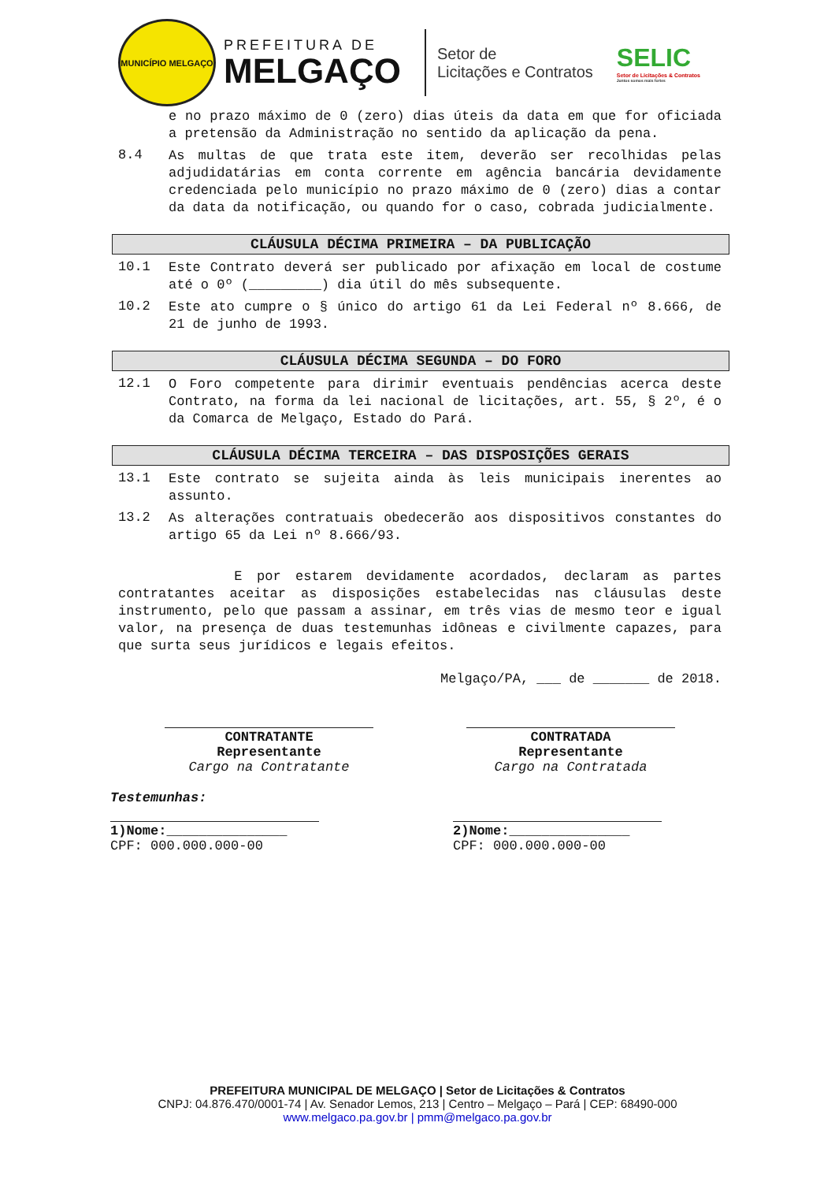MUNICÍPIO MELGAÇO
PREFEITURA DE
MELGAÇO
Setor de
Licitações e Contratos
SELIC
Setor de Licitações & Contratos
Juntos somos mais fortes
e no prazo máximo de 0 (zero) dias úteis da data em que for oficiada a pretensão da Administração no sentido da aplicação da pena.
8.4
As multas de que trata este item, deverão ser recolhidas pelas adjudidatárias em conta corrente em agência bancária devidamente credenciada pelo município no prazo máximo de 0 (zero) dias a contar da data da notificação, ou quando for o caso, cobrada judicialmente.
CLÁUSULA DÉCIMA PRIMEIRA – DA PUBLICAÇÃO
10.1
Este Contrato deverá ser publicado por afixação em local de costume até o 0º (_________) dia útil do mês subsequente.
10.2
Este ato cumpre o § único do artigo 61 da Lei Federal nº 8.666, de 21 de junho de 1993.
CLÁUSULA DÉCIMA SEGUNDA – DO FORO
12.1
O Foro competente para dirimir eventuais pendências acerca deste Contrato, na forma da lei nacional de licitações, art. 55, § 2º, é o da Comarca de Melgaço, Estado do Pará.
CLÁUSULA DÉCIMA TERCEIRA – DAS DISPOSIÇÕES GERAIS
13.1
Este contrato se sujeita ainda às leis municipais inerentes ao assunto.
13.2
As alterações contratuais obedecerão aos dispositivos constantes do artigo 65 da Lei nº 8.666/93.
E por estarem devidamente acordados, declaram as partes contratantes aceitar as disposições estabelecidas nas cláusulas deste instrumento, pelo que passam a assinar, em três vias de mesmo teor e igual valor, na presença de duas testemunhas idôneas e civilmente capazes, para que surta seus jurídicos e legais efeitos.
Melgaço/PA, ___ de _______ de 2018.
CONTRATANTE
Representante
Cargo na Contratante
CONTRATADA
Representante
Cargo na Contratada
Testemunhas:
1)Nome:_______________
CPF: 000.000.000-00
2)Nome:_______________
CPF: 000.000.000-00
PREFEITURA MUNICIPAL DE MELGAÇO | Setor de Licitações & Contratos
CNPJ: 04.876.470/0001-74 | Av. Senador Lemos, 213 | Centro – Melgaço – Pará | CEP: 68490-000
www.melgaco.pa.gov.br | pmm@melgaco.pa.gov.br